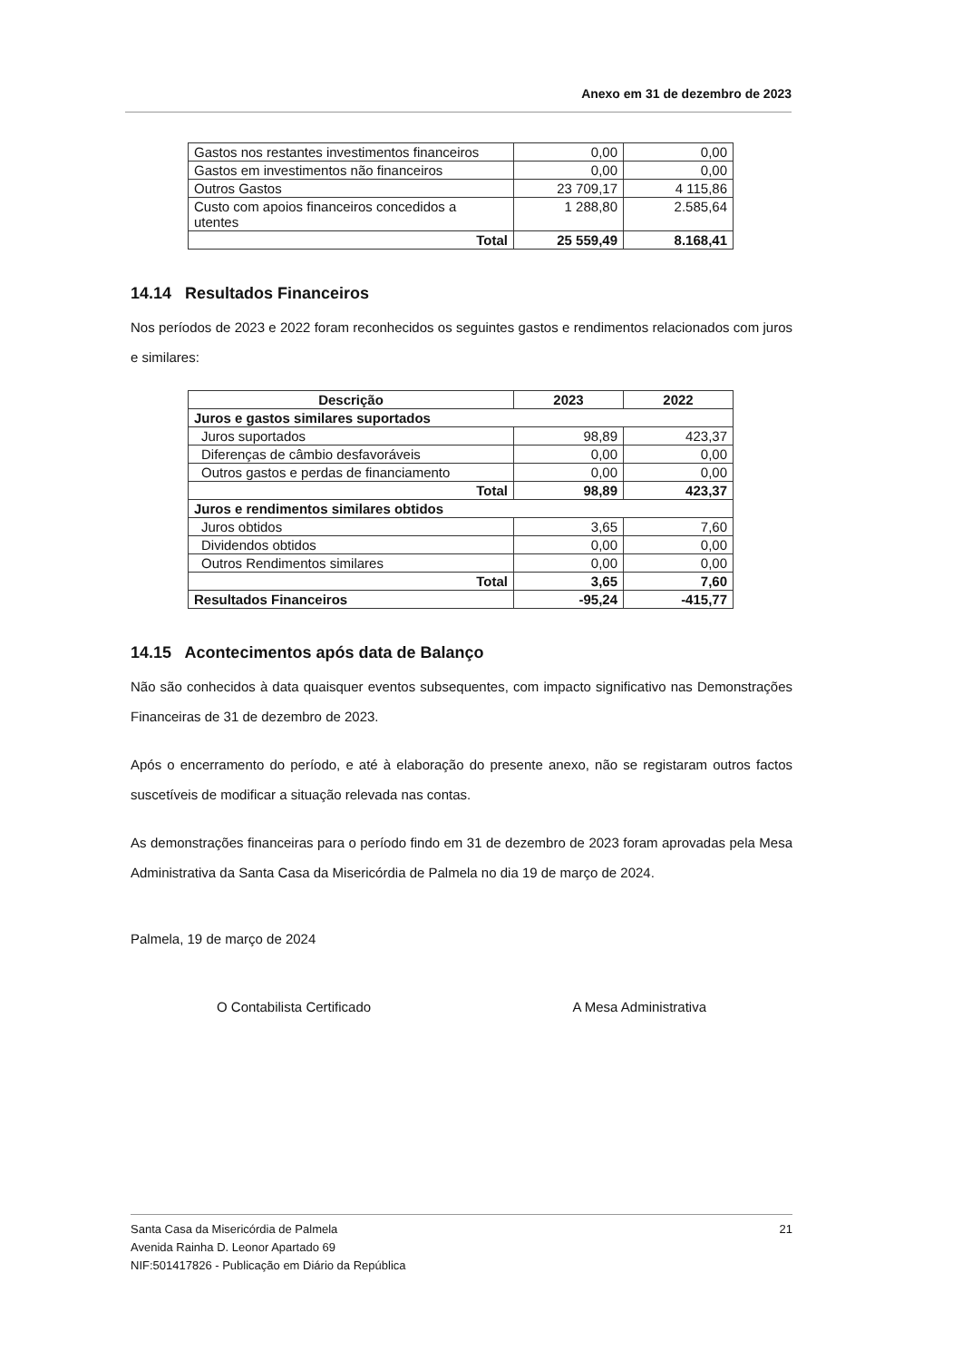Anexo em 31 de dezembro de 2023
| Gastos nos restantes investimentos financeiros | 0,00 | 0,00 |
| Gastos em investimentos não financeiros | 0,00 | 0,00 |
| Outros Gastos | 23 709,17 | 4 115,86 |
| Custo com apoios financeiros concedidos a utentes | 1 288,80 | 2.585,64 |
| Total | 25 559,49 | 8.168,41 |
14.14 Resultados Financeiros
Nos períodos de 2023 e 2022 foram reconhecidos os seguintes gastos e rendimentos relacionados com juros e similares:
| Descrição | 2023 | 2022 |
| --- | --- | --- |
| Juros e gastos similares suportados | | |
| Juros suportados | 98,89 | 423,37 |
| Diferenças de câmbio desfavoráveis | 0,00 | 0,00 |
| Outros gastos e perdas de financiamento | 0,00 | 0,00 |
| Total | 98,89 | 423,37 |
| Juros e rendimentos similares obtidos | | |
| Juros obtidos | 3,65 | 7,60 |
| Dividendos obtidos | 0,00 | 0,00 |
| Outros Rendimentos similares | 0,00 | 0,00 |
| Total | 3,65 | 7,60 |
| Resultados Financeiros | -95,24 | -415,77 |
14.15 Acontecimentos após data de Balanço
Não são conhecidos à data quaisquer eventos subsequentes, com impacto significativo nas Demonstrações Financeiras de 31 de dezembro de 2023.
Após o encerramento do período, e até à elaboração do presente anexo, não se registaram outros factos suscetíveis de modificar a situação relevada nas contas.
As demonstrações financeiras para o período findo em 31 de dezembro de 2023 foram aprovadas pela Mesa Administrativa da Santa Casa da Misericórdia de Palmela no dia 19 de março de 2024.
Palmela, 19 de março de 2024
O Contabilista Certificado A Mesa Administrativa
21 Santa Casa da Misericórdia de Palmela
Avenida Rainha D. Leonor Apartado 69
NIF:501417826 - Publicação em Diário da República